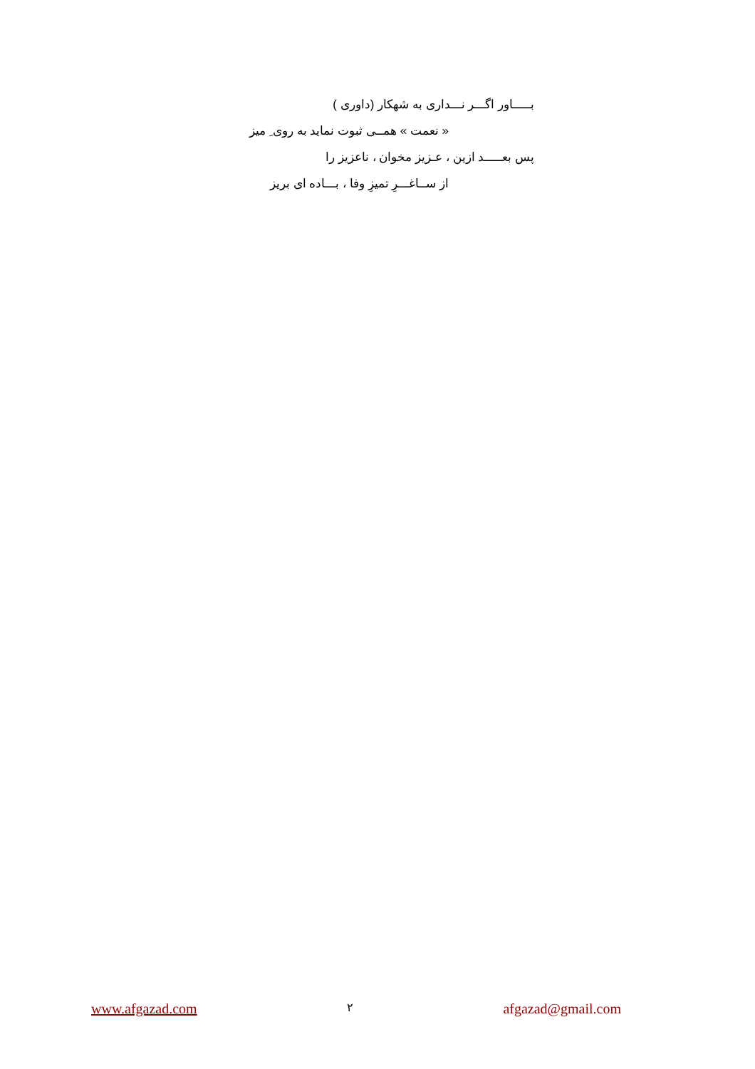بـــــاور اگـــر نـــداری به شهکار (داوری )
« نعمت » همــی ثبوت نماید به روی ِ میز
پس بعـــــد ازین ، عـزیز مخوان ، ناعزیز را
از ســاغـــرِ تمیزِ وفا ، بـــاده ای بریز
www.afgazad.com ۲ afgazad@gmail.com